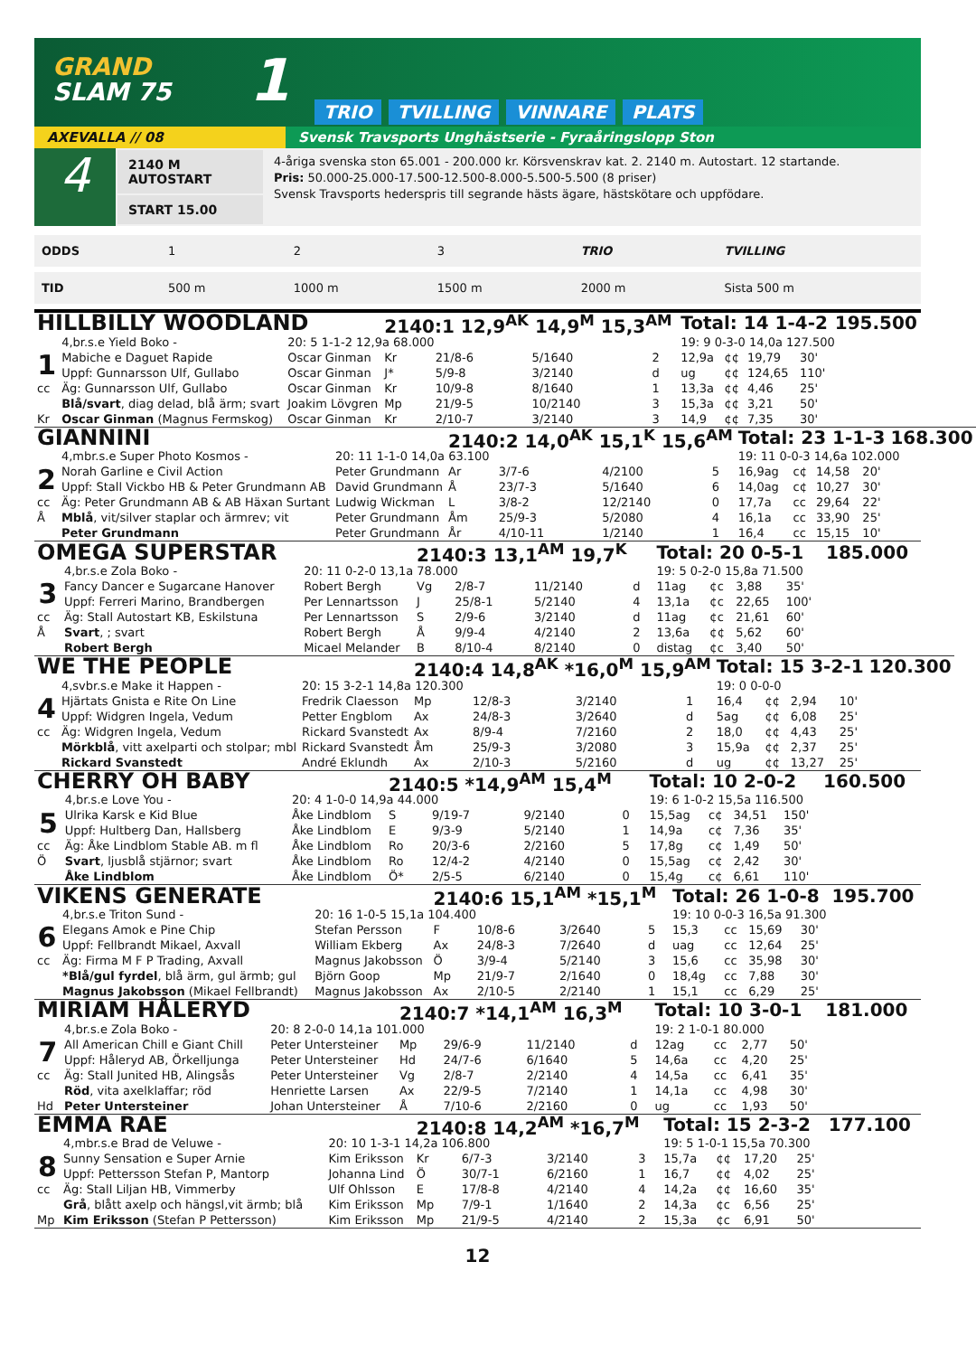GRAND
SLAM 75
1
TRIO
TVILLING
VINNARE
PLATS
AXEVALLA // 08 Svensk Travsports Unghästserie - Fyraåringslopp Ston
4
2140 M AUTOSTART
START 15.00
4-åriga svenska ston 65.001 - 200.000 kr. Körsvenskrav kat. 2. 2140 m. Autostart. 12 startande.
Pris: 50.000-25.000-17.500-12.500-8.000-5.500-5.500 (8 priser)
Svensk Travsports hederspris till segrande hästs ägare, hästskötare och uppfödare.
| ODDS | 1 | 2 | 3 | TRIO | TVILLING |
| TID | 500 m | 1000 m | 1500 m | 2000 m | Sista 500 m |
| HILLBILLY WOODLAND | | | 2140:1 12,9<sup>AK</sup> 14,9<sup>M</sup> 15,3<sup>AM</sup> | | | | Total: 14 1-4-2 | | | | 195.500 |
| | 4,br.s.e Yield Boko - | 20: 5 1-1-2 12,9a 68.000 | | | | | 19: 9 0-3-0 14,0a 127.500 | | | | |
| 1 | Mabiche e Daguet Rapide | Oscar Ginman | Kr | 21/8-6 | 5/1640 | 2 | 12,9a | ¢¢ | 19,79 | 30' | |
| | Uppf: Gunnarsson Ulf, Gullabo | Oscar Ginman | J* | 5/9-8 | 3/2140 | d | ug | ¢¢ | 124,65 | 110' | |
| cc | Äg: Gunnarsson Ulf, Gullabo | Oscar Ginman | Kr | 10/9-8 | 8/1640 | 1 | 13,3a | ¢¢ | 4,46 | 25' | |
| | Blå/svart , diag delad, blå ärm; svart | Joakim Lövgren | Mp | 21/9-5 | 10/2140 | 3 | 15,3a | ¢¢ | 3,21 | 50' | |
| Kr | Oscar Ginman (Magnus Fermskog) | Oscar Ginman | Kr | 2/10-7 | 3/2140 | 3 | 14,9 | ¢¢ | 7,35 | 30' | |
| GIANNINI | | | 2140:2 14,0<sup>AK</sup> 15,1<sup>K</sup> 15,6<sup>AM</sup> | | | | Total: 23 1-1-3 | | | | 168.300 |
| | 4,mbr.s.e Super Photo Kosmos - | 20: 11 1-1-0 14,0a 63.100 | | | | | 19: 11 0-0-3 14,6a 102.000 | | | | |
| 2 | Norah Garline e Civil Action | Peter Grundmann | Ar | 3/7-6 | 4/2100 | 5 | 16,9ag | c¢ | 14,58 | 20' | |
| | Uppf: Stall Vickbo HB & Peter Grundmann AB | David Grundmann | Å | 23/7-3 | 5/1640 | 6 | 14,0ag | c¢ | 10,27 | 30' | |
| cc | Äg: Peter Grundmann AB & AB Häxan Surtant | Ludwig Wickman | L | 3/8-2 | 12/2140 | 0 | 17,7a | cc | 29,64 | 22' | |
| Å | Mblå , vit/silver staplar och ärmrev; vit | Peter Grundmann | Åm | 25/9-3 | 5/2080 | 4 | 16,1a | cc | 33,90 | 25' | |
| | Peter Grundmann | Peter Grundmann | År | 4/10-11 | 1/2140 | 1 | 16,4 | cc | 15,15 | 10' | |
| OMEGA SUPERSTAR | | | 2140:3 13,1<sup>AM</sup> 19,7<sup>K</sup> | | | | Total: 20 0-5-1 | | | | 185.000 |
| | 4,br.s.e Zola Boko - | 20: 11 0-2-0 13,1a 78.000 | | | | | 19: 5 0-2-0 15,8a 71.500 | | | | |
| 3 | Fancy Dancer e Sugarcane Hanover | Robert Bergh | Vg | 2/8-7 | 11/2140 | d | 11ag | ¢c | 3,88 | 35' | |
| | Uppf: Ferreri Marino, Brandbergen | Per Lennartsson | J | 25/8-1 | 5/2140 | 4 | 13,1a | ¢c | 22,65 | 100' | |
| cc | Äg: Stall Autostart KB, Eskilstuna | Per Lennartsson | S | 2/9-6 | 3/2140 | d | 11ag | ¢c | 21,61 | 60' | |
| Å | Svart , ; svart | Robert Bergh | Å | 9/9-4 | 4/2140 | 2 | 13,6a | ¢¢ | 5,62 | 60' | |
| | Robert Bergh | Micael Melander | B | 8/10-4 | 8/2140 | 0 | distag | ¢c | 3,40 | 50' | |
| WE THE PEOPLE | | | 2140:4 14,8<sup>AK</sup> *16,0<sup>M</sup> 15,9<sup>AM</sup> | | | | Total: 15 3-2-1 | | | | 120.300 |
| | 4,svbr.s.e Make it Happen - | 20: 15 3-2-1 14,8a 120.300 | | | | | 19: 0 0-0-0 | | | | |
| 4 | Hjärtats Gnista e Rite On Line | Fredrik Claesson | Mp | 12/8-3 | 3/2140 | 1 | 16,4 | ¢¢ | 2,94 | 10' | |
| | Uppf: Widgren Ingela, Vedum | Petter Engblom | Ax | 24/8-3 | 3/2640 | d | 5ag | ¢¢ | 6,08 | 25' | |
| cc | Äg: Widgren Ingela, Vedum | Rickard Svanstedt | Ax | 8/9-4 | 7/2160 | 2 | 18,0 | ¢¢ | 4,43 | 25' | |
| | Mörkblå , vitt axelparti och stolpar; mbl | Rickard Svanstedt | Åm | 25/9-3 | 3/2080 | 3 | 15,9a | ¢¢ | 2,37 | 25' | |
| | Rickard Svanstedt | André Eklundh | Ax | 2/10-3 | 5/2160 | d | ug | ¢¢ | 13,27 | 25' | |
| CHERRY OH BABY | | | 2140:5 *14,9<sup>AM</sup> 15,4<sup>M</sup> | | | | Total: 10 2-0-2 | | | | 160.500 |
| | 4,br.s.e Love You - | 20: 4 1-0-0 14,9a 44.000 | | | | | 19: 6 1-0-2 15,5a 116.500 | | | | |
| 5 | Ulrika Karsk e Kid Blue | Åke Lindblom | S | 9/19-7 | 9/2140 | 0 | 15,5ag | c¢ | 34,51 | 150' | |
| | Uppf: Hultberg Dan, Hallsberg | Åke Lindblom | E | 9/3-9 | 5/2140 | 1 | 14,9a | c¢ | 7,36 | 35' | |
| cc | Äg: Åke Lindblom Stable AB. m fl | Åke Lindblom | Ro | 20/3-6 | 2/2160 | 5 | 17,8g | c¢ | 1,49 | 50' | |
| Ö | Svart , ljusblå stjärnor; svart | Åke Lindblom | Ro | 12/4-2 | 4/2140 | 0 | 15,5ag | c¢ | 2,42 | 30' | |
| | Åke Lindblom | Åke Lindblom | Ö* | 2/5-5 | 6/2140 | 0 | 15,4g | c¢ | 6,61 | 110' | |
| VIKENS GENERATE | | | 2140:6 15,1<sup>AM</sup> *15,1<sup>M</sup> | | | | Total: 26 1-0-8 | | | | 195.700 |
| | 4,br.s.e Triton Sund - | 20: 16 1-0-5 15,1a 104.400 | | | | | 19: 10 0-0-3 16,5a 91.300 | | | | |
| 6 | Elegans Amok e Pine Chip | Stefan Persson | F | 10/8-6 | 3/2640 | 5 | 15,3 | cc | 15,69 | 30' | |
| | Uppf: Fellbrandt Mikael, Axvall | William Ekberg | Ax | 24/8-3 | 7/2640 | d | uag | cc | 12,64 | 25' | |
| cc | Äg: Firma M F P Trading, Axvall | Magnus Jakobsson | Ö | 3/9-4 | 5/2140 | 3 | 15,6 | cc | 35,98 | 30' | |
| | *Blå/gul fyrdel , blå ärm, gul ärmb; gul | Björn Goop | Mp | 21/9-7 | 2/1640 | 0 | 18,4g | cc | 7,88 | 30' | |
| | Magnus Jakobsson (Mikael Fellbrandt) | Magnus Jakobsson | Ax | 2/10-5 | 2/2140 | 1 | 15,1 | cc | 6,29 | 25' | |
| MIRIAM HÅLERYD | | | 2140:7 *14,1<sup>AM</sup> 16,3<sup>M</sup> | | | | Total: 10 3-0-1 | | | | 181.000 |
| | 4,br.s.e Zola Boko - | 20: 8 2-0-0 14,1a 101.000 | | | | | 19: 2 1-0-1 80.000 | | | | |
| 7 | All American Chill e Giant Chill | Peter Untersteiner | Mp | 29/6-9 | 11/2140 | d | 12ag | cc | 2,77 | 50' | |
| | Uppf: Håleryd AB, Örkelljunga | Peter Untersteiner | Hd | 24/7-6 | 6/1640 | 5 | 14,6a | cc | 4,20 | 25' | |
| cc | Äg: Stall Junited HB, Alingsås | Peter Untersteiner | Vg | 2/8-7 | 2/2140 | 4 | 14,5a | cc | 6,41 | 35' | |
| | Röd , vita axelklaffar; röd | Henriette Larsen | Ax | 22/9-5 | 7/2140 | 1 | 14,1a | cc | 4,98 | 30' | |
| Hd | Peter Untersteiner | Johan Untersteiner | Å | 7/10-6 | 2/2160 | 0 | ug | cc | 1,93 | 50' | |
| EMMA RAE | | | 2140:8 14,2<sup>AM</sup> *16,7<sup>M</sup> | | | | Total: 15 2-3-2 | | | | 177.100 |
| | 4,mbr.s.e Brad de Veluwe - | 20: 10 1-3-1 14,2a 106.800 | | | | | 19: 5 1-0-1 15,5a 70.300 | | | | |
| 8 | Sunny Sensation e Super Arnie | Kim Eriksson | Kr | 6/7-3 | 3/2140 | 3 | 15,7a | ¢¢ | 17,20 | 25' | |
| | Uppf: Pettersson Stefan P, Mantorp | Johanna Lind | Ö | 30/7-1 | 6/2160 | 1 | 16,7 | ¢¢ | 4,02 | 25' | |
| cc | Äg: Stall Liljan HB, Vimmerby | Ulf Ohlsson | E | 17/8-8 | 4/2140 | 4 | 14,2a | ¢¢ | 16,60 | 35' | |
| | Grå , blått axelp och hängsl,vit ärmb; blå | Kim Eriksson | Mp | 7/9-1 | 1/1640 | 2 | 14,3a | ¢c | 6,56 | 25' | |
| Mp | Kim Eriksson (Stefan P Pettersson) | Kim Eriksson | Mp | 21/9-5 | 4/2140 | 2 | 15,3a | ¢c | 6,91 | 50' | |
12